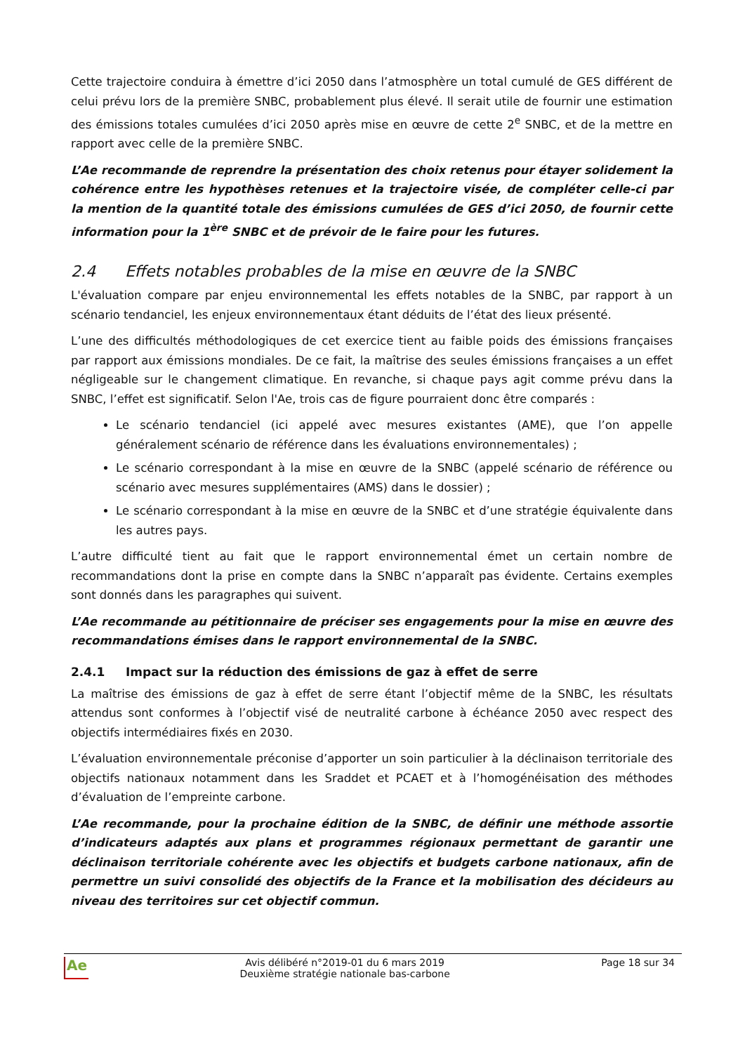Cette trajectoire conduira à émettre d’ici 2050 dans l’atmosphère un total cumulé de GES différent de celui prévu lors de la première SNBC, probablement plus élevé. Il serait utile de fournir une estimation des émissions totales cumulées d’ici 2050 après mise en œuvre de cette 2<sup>e</sup> SNBC, et de la mettre en rapport avec celle de la première SNBC.
L’Ae recommande de reprendre la présentation des choix retenus pour étayer solidement la cohérence entre les hypothèses retenues et la trajectoire visée, de compléter celle-ci par la mention de la quantité totale des émissions cumulées de GES d’ici 2050, de fournir cette information pour la 1<sup>ère</sup> SNBC et de prévoir de le faire pour les futures.
2.4 Effets notables probables de la mise en œuvre de la SNBC
L'évaluation compare par enjeu environnemental les effets notables de la SNBC, par rapport à un scénario tendanciel, les enjeux environnementaux étant déduits de l’état des lieux présenté.
L’une des difficultés méthodologiques de cet exercice tient au faible poids des émissions françaises par rapport aux émissions mondiales. De ce fait, la maîtrise des seules émissions françaises a un effet négligeable sur le changement climatique. En revanche, si chaque pays agit comme prévu dans la SNBC, l’effet est significatif. Selon l'Ae, trois cas de figure pourraient donc être comparés :
Le scénario tendanciel (ici appelé avec mesures existantes (AME), que l’on appelle généralement scénario de référence dans les évaluations environnementales) ;
Le scénario correspondant à la mise en œuvre de la SNBC (appelé scénario de référence ou scénario avec mesures supplémentaires (AMS) dans le dossier) ;
Le scénario correspondant à la mise en œuvre de la SNBC et d’une stratégie équivalente dans les autres pays.
L’autre difficulté tient au fait que le rapport environnemental émet un certain nombre de recommandations dont la prise en compte dans la SNBC n’apparaît pas évidente. Certains exemples sont donnés dans les paragraphes qui suivent.
L’Ae recommande au pétitionnaire de préciser ses engagements pour la mise en œuvre des recommandations émises dans le rapport environnemental de la SNBC.
2.4.1 Impact sur la réduction des émissions de gaz à effet de serre
La maîtrise des émissions de gaz à effet de serre étant l’objectif même de la SNBC, les résultats attendus sont conformes à l’objectif visé de neutralité carbone à échéance 2050 avec respect des objectifs intermédiaires fixés en 2030.
L’évaluation environnementale préconise d’apporter un soin particulier à la déclinaison territoriale des objectifs nationaux notamment dans les Sraddet et PCAET et à l’homogénéisation des méthodes d’évaluation de l’empreinte carbone.
L’Ae recommande, pour la prochaine édition de la SNBC, de définir une méthode assortie d’indicateurs adaptés aux plans et programmes régionaux permettant de garantir une déclinaison territoriale cohérente avec les objectifs et budgets carbone nationaux, afin de permettre un suivi consolidé des objectifs de la France et la mobilisation des décideurs au niveau des territoires sur cet objectif commun.
Ae
Avis délibéré n°2019-01 du 6 mars 2019
Deuxième stratégie nationale bas-carbone
Page 18 sur 34